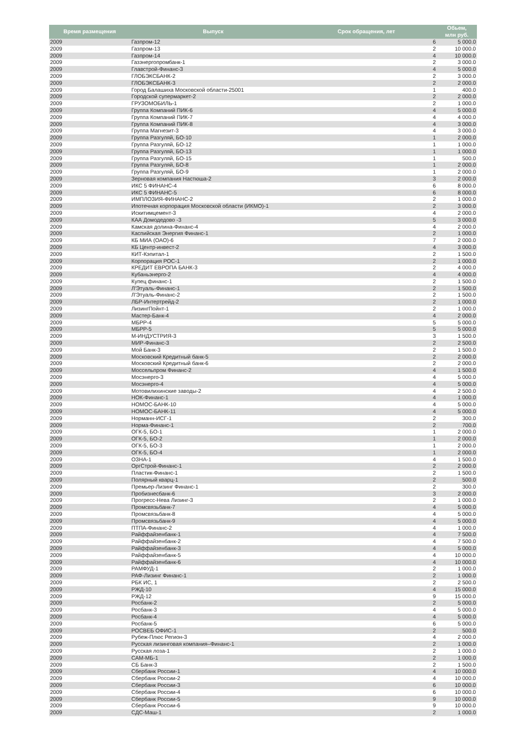| Время размещения | Выпуск | Срок обращения, лет | Обьем, млн руб. |
| --- | --- | --- | --- |
| 2009 | Газпром-12 | 6 | 5 000.0 |
| 2009 | Газпром-13 | 2 | 10 000.0 |
| 2009 | Газпром-14 | 4 | 10 000.0 |
| 2009 | Газэнергопромбанк-1 | 2 | 3 000.0 |
| 2009 | Главстрой-Финанс-3 | 4 | 5 000.0 |
| 2009 | ГЛОБЭКСБАНК-2 | 2 | 3 000.0 |
| 2009 | ГЛОБЭКСБАНК-3 | 2 | 2 000.0 |
| 2009 | Город Балашиха Московской области-25001 | 1 | 400.0 |
| 2009 | Городской супермаркет-2 | 2 | 2 000.0 |
| 2009 | ГРУЗОМОБИЛЬ-1 | 2 | 1 000.0 |
| 2009 | Группа Компаний ПИК-6 | 4 | 5 000.0 |
| 2009 | Группа Компаний ПИК-7 | 4 | 4 000.0 |
| 2009 | Группа Компаний ПИК-8 | 4 | 3 000.0 |
| 2009 | Группа Магнезит-3 | 4 | 3 000.0 |
| 2009 | Группа Разгуляй, БО-10 | 1 | 2 000.0 |
| 2009 | Группа Разгуляй, БО-12 | 1 | 1 000.0 |
| 2009 | Группа Разгуляй, БО-13 | 1 | 1 000.0 |
| 2009 | Группа Разгуляй, БО-15 | 1 | 500.0 |
| 2009 | Группа Разгуляй, БО-8 | 1 | 2 000.0 |
| 2009 | Группа Разгуляй, БО-9 | 1 | 2 000.0 |
| 2009 | Зерновая компания Настюша-2 | 3 | 2 000.0 |
| 2009 | ИКС 5 ФИНАНС-4 | 6 | 8 000.0 |
| 2009 | ИКС 5 ФИНАНС-5 | 6 | 8 000.0 |
| 2009 | ИМПЛОЗИЯ-ФИНАНС-2 | 2 | 1 000.0 |
| 2009 | Ипотечная корпорация Московской области (ИКМО)-1 | 2 | 3 000.0 |
| 2009 | Искитимцемент-3 | 4 | 2 000.0 |
| 2009 | КАА Домодедово -3 | 5 | 3 000.0 |
| 2009 | Камская долина-Финанс-4 | 4 | 2 000.0 |
| 2009 | Каспийская Энергия Финанс-1 | 2 | 1 000.0 |
| 2009 | КБ МИА (ОАО)-6 | 7 | 2 000.0 |
| 2009 | КБ Центр-инвест-2 | 4 | 3 000.0 |
| 2009 | КИТ-Кэпитал-1 | 2 | 1 500.0 |
| 2009 | Корпорация РОС-1 | 2 | 1 000.0 |
| 2009 | КРЕДИТ ЕВРОПА БАНК-3 | 2 | 4 000.0 |
| 2009 | Кубаньэнерго-2 | 4 | 4 000.0 |
| 2009 | Купец финанс-1 | 2 | 1 500.0 |
| 2009 | Л'Этуаль-Финанс-1 | 2 | 1 500.0 |
| 2009 | Л'Этуаль-Финанс-2 | 2 | 1 500.0 |
| 2009 | ЛБР-Интертрейд-2 | 2 | 1 000.0 |
| 2009 | ЛизингПойнт-1 | 2 | 1 000.0 |
| 2009 | Мастер-Банк-4 | 4 | 2 000.0 |
| 2009 | МБРР-4 | 5 | 5 000.0 |
| 2009 | МБРР-5 | 5 | 5 000.0 |
| 2009 | М-ИНДУСТРИЯ-3 | 3 | 1 500.0 |
| 2009 | МИР-Финанс-3 | 2 | 2 500.0 |
| 2009 | Мой Банк-3 | 2 | 1 500.0 |
| 2009 | Московский Кредитный банк-5 | 2 | 2 000.0 |
| 2009 | Московский Кредитный банк-6 | 2 | 2 000.0 |
| 2009 | Моссельпром Финанс-2 | 4 | 1 500.0 |
| 2009 | Мосэнерго-3 | 4 | 5 000.0 |
| 2009 | Мосэнерго-4 | 4 | 5 000.0 |
| 2009 | Мотовилихинские заводы-2 | 4 | 2 500.0 |
| 2009 | НОК-Финанс-1 | 4 | 1 000.0 |
| 2009 | НОМОС-БАНК-10 | 4 | 5 000.0 |
| 2009 | НОМОС-БАНК-11 | 4 | 5 000.0 |
| 2009 | Норманн-ИСГ-1 | 2 | 300.0 |
| 2009 | Норма-Финанс-1 | 2 | 700.0 |
| 2009 | ОГК-5, БО-1 | 1 | 2 000.0 |
| 2009 | ОГК-5, БО-2 | 1 | 2 000.0 |
| 2009 | ОГК-5, БО-3 | 1 | 2 000.0 |
| 2009 | ОГК-5, БО-4 | 1 | 2 000.0 |
| 2009 | ОЗНА-1 | 4 | 1 500.0 |
| 2009 | ОргСтрой-Финанс-1 | 2 | 2 000.0 |
| 2009 | Пластик-Финанс-1 | 2 | 1 500.0 |
| 2009 | Полярный кварц-1 | 2 | 500.0 |
| 2009 | Премьер-Лизинг Финанс-1 | 2 | 300.0 |
| 2009 | Пробизнесбанк-6 | 3 | 2 000.0 |
| 2009 | Прогресс-Нева Лизинг-3 | 2 | 1 000.0 |
| 2009 | Промсвязьбанк-7 | 4 | 5 000.0 |
| 2009 | Промсвязьбанк-8 | 4 | 5 000.0 |
| 2009 | Промсвязьбанк-9 | 4 | 5 000.0 |
| 2009 | ПТПА-Финанс-2 | 4 | 1 000.0 |
| 2009 | Райффайзенбанк-1 | 4 | 7 500.0 |
| 2009 | Райффайзенбанк-2 | 4 | 7 500.0 |
| 2009 | Райффайзенбанк-3 | 4 | 5 000.0 |
| 2009 | Райффайзенбанк-5 | 4 | 10 000.0 |
| 2009 | Райффайзенбанк-6 | 4 | 10 000.0 |
| 2009 | РАМФУД-1 | 2 | 1 000.0 |
| 2009 | РАФ-Лизинг Финанс-1 | 2 | 1 000.0 |
| 2009 | РБК ИС, 1 | 2 | 2 500.0 |
| 2009 | РЖД-10 | 4 | 15 000.0 |
| 2009 | РЖД-12 | 9 | 15 000.0 |
| 2009 | Росбанк-2 | 2 | 5 000.0 |
| 2009 | Росбанк-3 | 4 | 5 000.0 |
| 2009 | Росбанк-4 | 4 | 5 000.0 |
| 2009 | Росбанк-5 | 6 | 5 000.0 |
| 2009 | РОСВЕБ ОФИС-1 | 2 | 500.0 |
| 2009 | Рубеж-Плюс Регион-3 | 4 | 2 000.0 |
| 2009 | Русская лизинговая компания–Финанс-1 | 2 | 1 000.0 |
| 2009 | Русская лоза-1 | 2 | 1 000.0 |
| 2009 | САМ-МБ-1 | 2 | 1 000.0 |
| 2009 | СБ Банк-3 | 2 | 1 500.0 |
| 2009 | Сбербанк России-1 | 4 | 10 000.0 |
| 2009 | Сбербанк России-2 | 4 | 10 000.0 |
| 2009 | Сбербанк России-3 | 6 | 10 000.0 |
| 2009 | Сбербанк России-4 | 6 | 10 000.0 |
| 2009 | Сбербанк России-5 | 9 | 10 000.0 |
| 2009 | Сбербанк России-6 | 9 | 10 000.0 |
| 2009 | СДС-Маш-1 | 2 | 1 000.0 |